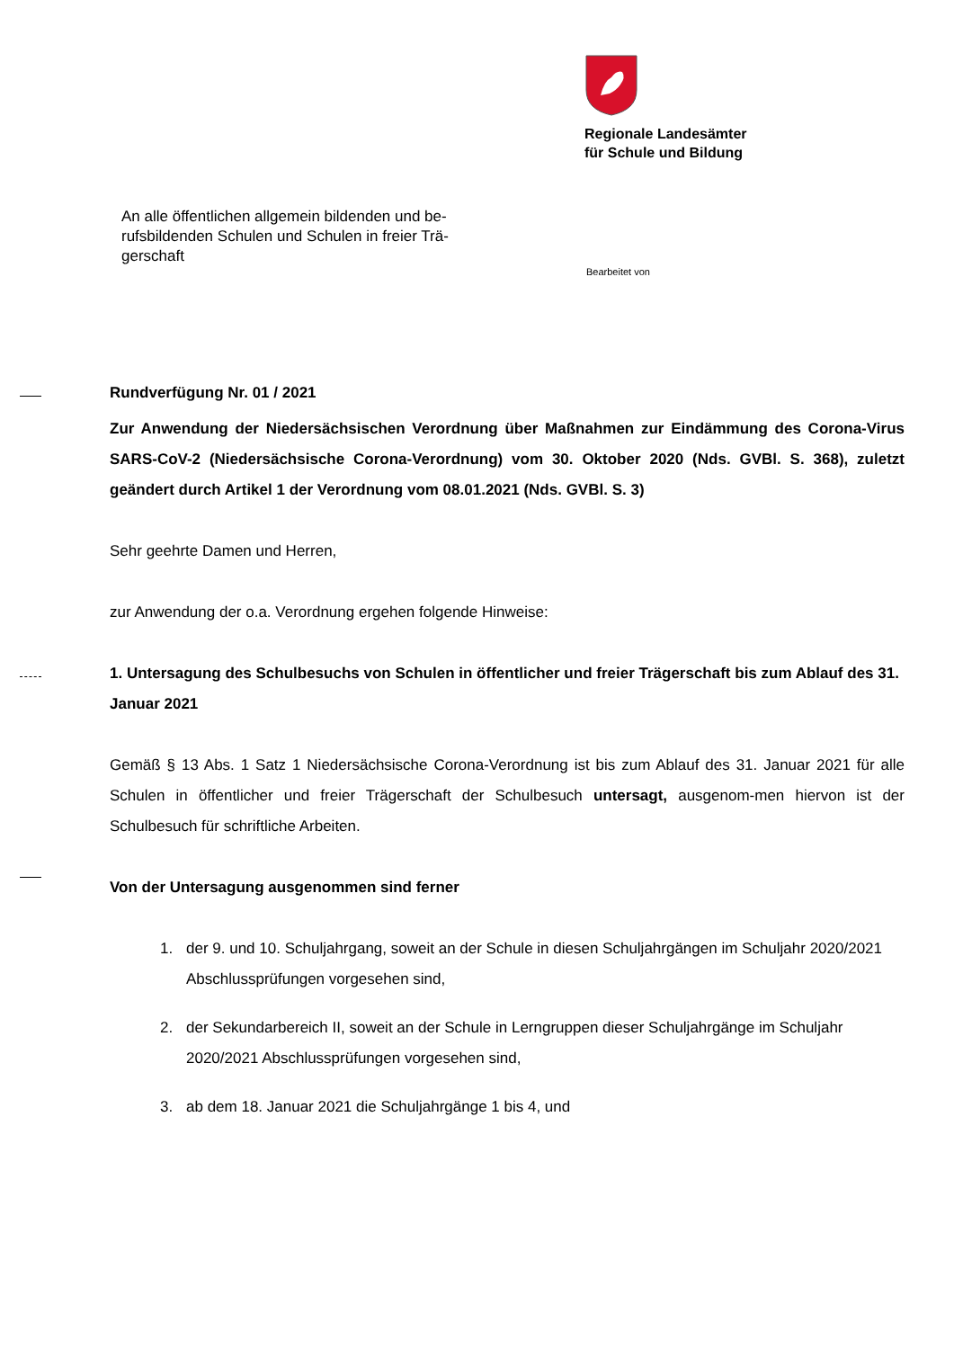Regionale Landesämter
für Schule und Bildung
An alle öffentlichen allgemein bildenden und be-rufsbildenden Schulen und Schulen in freier Trä-gerschaft
Bearbeitet von
Rundverfügung Nr. 01 / 2021
Zur Anwendung der Niedersächsischen Verordnung über Maßnahmen zur Eindämmung des Corona-Virus SARS-CoV-2 (Niedersächsische Corona-Verordnung) vom 30. Oktober 2020 (Nds. GVBl. S. 368), zuletzt geändert durch Artikel 1 der Verordnung vom 08.01.2021 (Nds. GVBl. S. 3)
Sehr geehrte Damen und Herren,
zur Anwendung der o.a. Verordnung ergehen folgende Hinweise:
1. Untersagung des Schulbesuchs von Schulen in öffentlicher und freier Trägerschaft bis zum Ablauf des 31. Januar 2021
Gemäß § 13 Abs. 1 Satz 1 Niedersächsische Corona-Verordnung ist bis zum Ablauf des 31. Januar 2021 für alle Schulen in öffentlicher und freier Trägerschaft der Schulbesuch untersagt, ausgenom-men hiervon ist der Schulbesuch für schriftliche Arbeiten.
Von der Untersagung ausgenommen sind ferner
1. der 9. und 10. Schuljahrgang, soweit an der Schule in diesen Schuljahrgängen im Schuljahr 2020/2021 Abschlussprüfungen vorgesehen sind,
2. der Sekundarbereich II, soweit an der Schule in Lerngruppen dieser Schuljahrgänge im Schuljahr 2020/2021 Abschlussprüfungen vorgesehen sind,
3. ab dem 18. Januar 2021 die Schuljahrgänge 1 bis 4, und